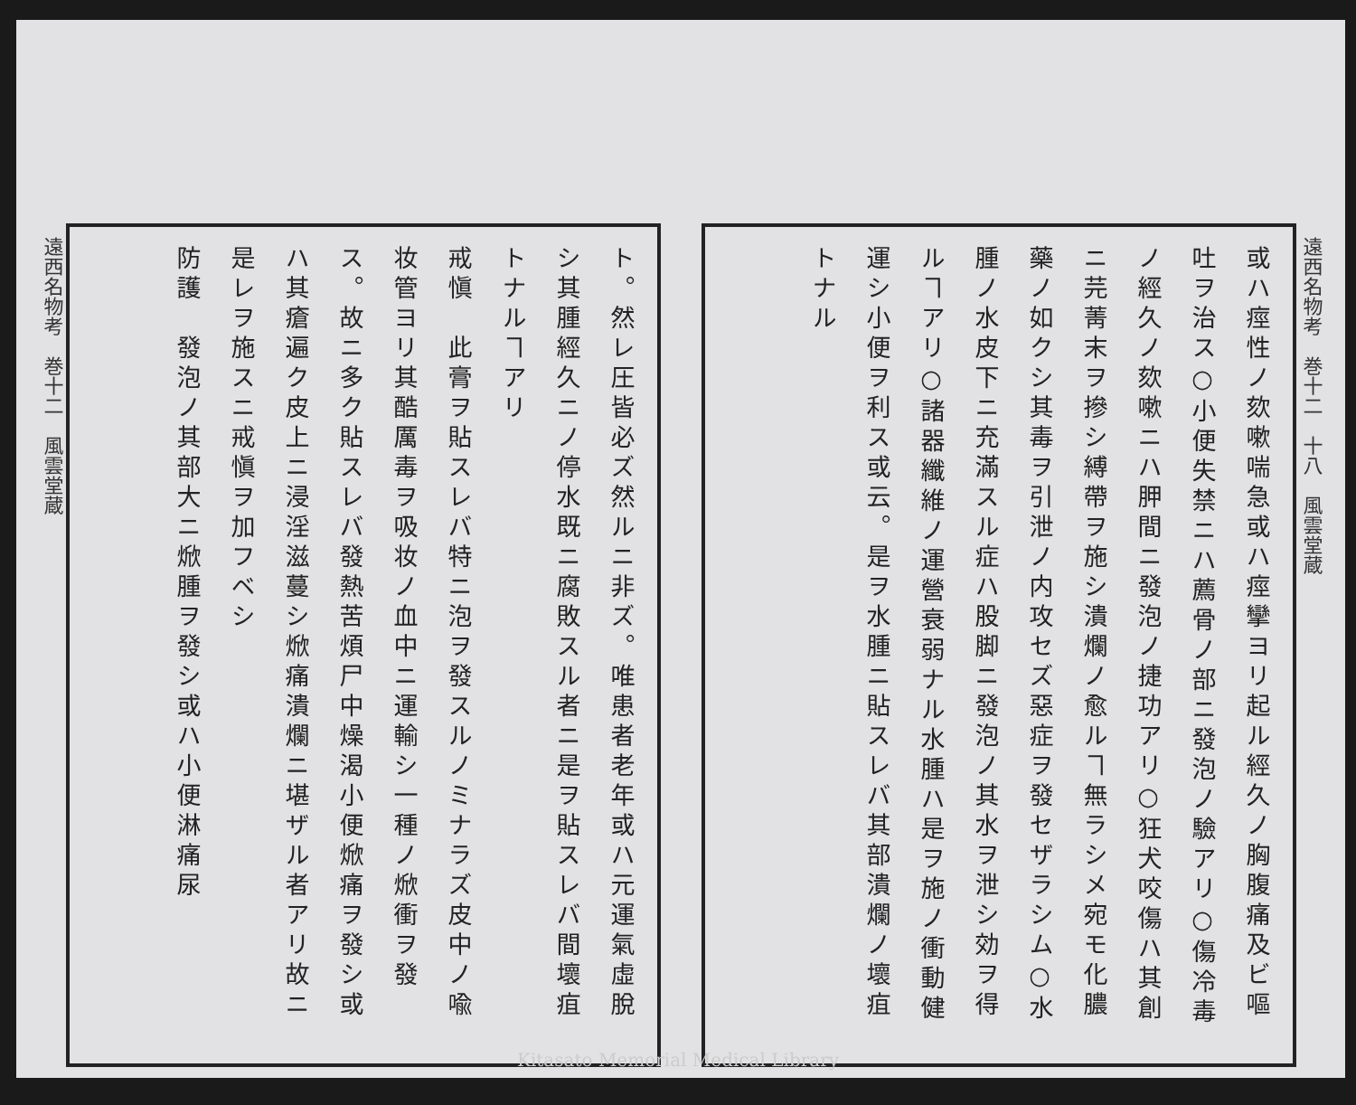或ハ痙性ノ欬嗽喘急或ハ痙攣ヨリ起ル經久ノ胸腹痛及ビ嘔吐ヲ治ス○小便失禁ニハ薦骨ノ部ニ發泡ノ驗アリ○傷冷毒ノ經久ノ欬嗽ニハ胛間ニ發泡ノ捷功アリ○狂犬咬傷ハ其創ニ芫菁末ヲ摻シ縛帶ヲ施シ潰爛ノ愈ルヿ無ラシメ宛モ化膿藥ノ如クシ其毒ヲ引泄ノ内攻セズ惡症ヲ發セザラシム○水腫ノ水皮下ニ充滿スル症ハ股脚ニ發泡ノ其水ヲ泄シ効ヲ得ルヿアリ○諸器纖維ノ運營衰弱ナル水腫ハ是ヲ施ノ衝動健運シ小便ヲ利ス或云。是ヲ水腫ニ貼スレバ其部潰爛ノ壞疽トナル
遠西名物考　巻十二　十八　風雲堂蔵
遠西名物考　巻十二　風雲堂蔵
ト。然レ圧皆必ズ然ルニ非ズ。唯患者老年或ハ元運氣虛脫シ其腫經久ニノ停水既ニ腐敗スル者ニ是ヲ貼スレバ間壞疽トナルヿアリ
戒愼　此膏ヲ貼スレバ特ニ泡ヲ發スルノミナラズ皮中ノ喩妆管ヨリ其酷厲毒ヲ吸妆ノ血中ニ運輸シ一種ノ焮衝ヲ發ス。故ニ多ク貼スレバ發熱苦煩尸中燥渴小便焮痛ヲ發シ或ハ其瘡遍ク皮上ニ浸淫滋蔓シ焮痛潰爛ニ堪ザル者アリ故ニ是レヲ施スニ戒愼ヲ加フベシ
防護　發泡ノ其部大ニ焮腫ヲ發シ或ハ小便淋痛尿
Kitasato Memorial Medical Library